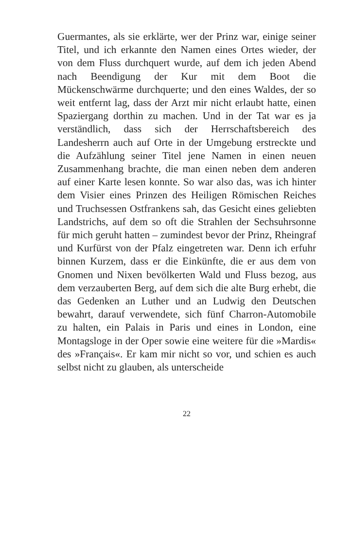Guermantes, als sie erklärte, wer der Prinz war, einige seiner Titel, und ich erkannte den Namen eines Ortes wieder, der von dem Fluss durchquert wurde, auf dem ich jeden Abend nach Beendigung der Kur mit dem Boot die Mückenschwärme durchquerte; und den eines Waldes, der so weit entfernt lag, dass der Arzt mir nicht erlaubt hatte, einen Spaziergang dorthin zu machen. Und in der Tat war es ja verständlich, dass sich der Herrschaftsbereich des Landesherrn auch auf Orte in der Umgebung erstreckte und die Aufzählung seiner Titel jene Namen in einen neuen Zusammenhang brachte, die man einen neben dem anderen auf einer Karte lesen konnte. So war also das, was ich hinter dem Visier eines Prinzen des Heiligen Römischen Reiches und Truchsessen Ostfrankens sah, das Gesicht eines geliebten Landstrichs, auf dem so oft die Strahlen der Sechsuhrsonne für mich geruht hatten – zumindest bevor der Prinz, Rheingraf und Kurfürst von der Pfalz eingetreten war. Denn ich erfuhr binnen Kurzem, dass er die Einkünfte, die er aus dem von Gnomen und Nixen bevölkerten Wald und Fluss bezog, aus dem verzauberten Berg, auf dem sich die alte Burg erhebt, die das Gedenken an Luther und an Ludwig den Deutschen bewahrt, darauf verwendete, sich fünf Charron-Automobile zu halten, ein Palais in Paris und eines in London, eine Montagsloge in der Oper sowie eine weitere für die »Mardis« des »Français«. Er kam mir nicht so vor, und schien es auch selbst nicht zu glauben, als unterscheide
22